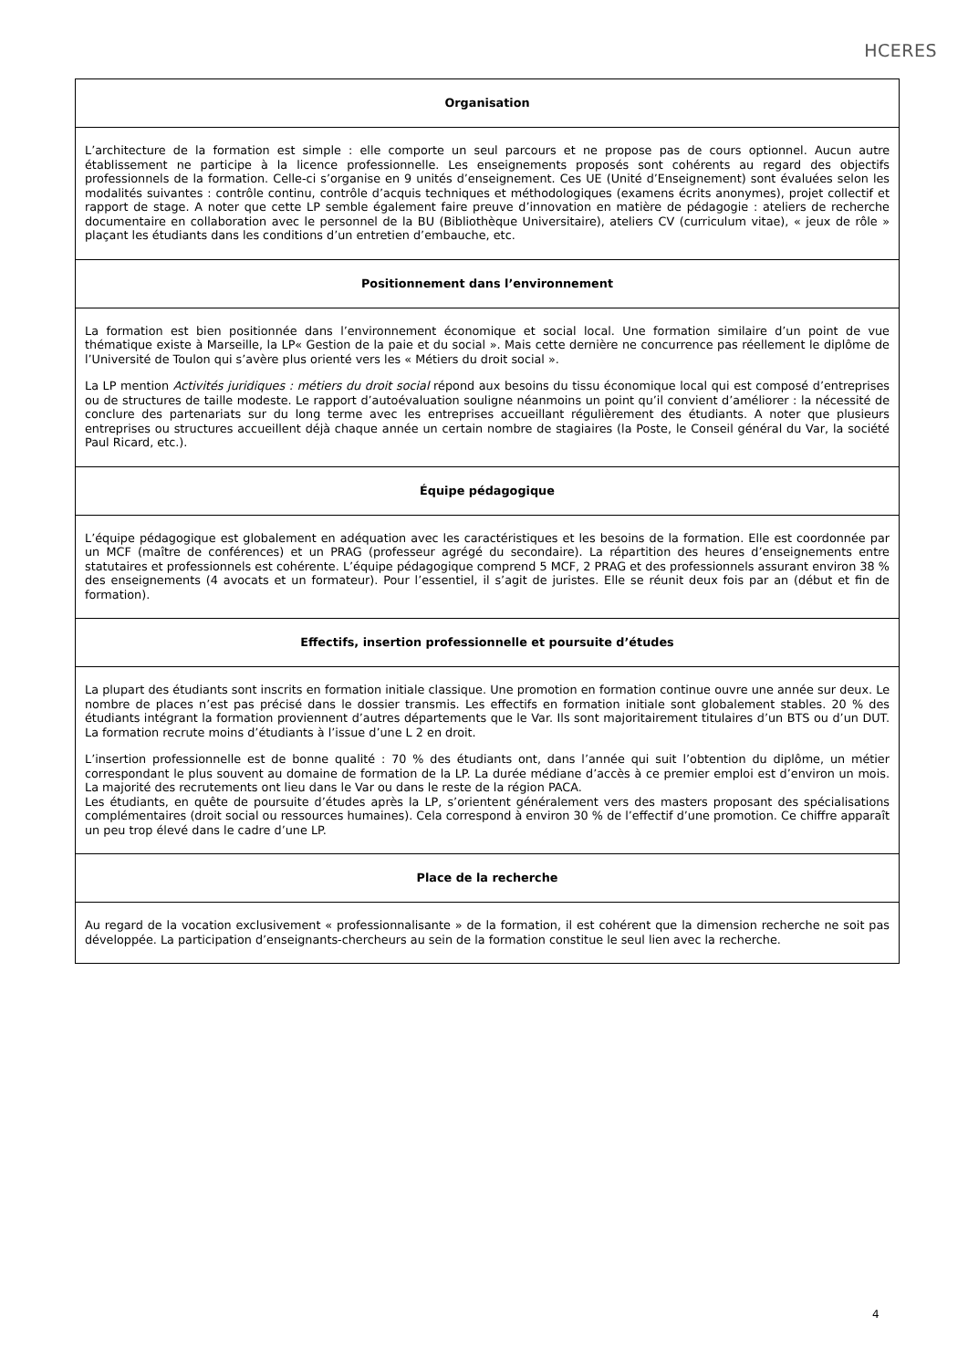HCERES
| Organisation |
| --- |
| L’architecture de la formation est simple : elle comporte un seul parcours et ne propose pas de cours optionnel. Aucun autre établissement ne participe à la licence professionnelle. Les enseignements proposés sont cohérents au regard des objectifs professionnels de la formation. Celle-ci s’organise en 9 unités d’enseignement. Ces UE (Unité d’Enseignement) sont évaluées selon les modalités suivantes : contrôle continu, contrôle d’acquis techniques et méthodologiques (examens écrits anonymes), projet collectif et rapport de stage. A noter que cette LP semble également faire preuve d’innovation en matière de pédagogie : ateliers de recherche documentaire en collaboration avec le personnel de la BU (Bibliothèque Universitaire), ateliers CV (curriculum vitae), « jeux de rôle » plaçant les étudiants dans les conditions d’un entretien d’embauche, etc. |
| Positionnement dans l’environnement |
| La formation est bien positionnée dans l’environnement économique et social local. Une formation similaire d’un point de vue thématique existe à Marseille, la LP« Gestion de la paie et du social ». Mais cette dernière ne concurrence pas réellement le diplôme de l’Université de Toulon qui s’avère plus orienté vers les « Métiers du droit social ». La LP mention Activités juridiques : métiers du droit social répond aux besoins du tissu économique local qui est composé d’entreprises ou de structures de taille modeste. Le rapport d’autoévaluation souligne néanmoins un point qu’il convient d’améliorer : la nécessité de conclure des partenariats sur du long terme avec les entreprises accueillant régulièrement des étudiants. A noter que plusieurs entreprises ou structures accueillent déjà chaque année un certain nombre de stagiaires (la Poste, le Conseil général du Var, la société Paul Ricard, etc.). |
| Équipe pédagogique |
| L’équipe pédagogique est globalement en adéquation avec les caractéristiques et les besoins de la formation. Elle est coordonnée par un MCF (maître de conférences) et un PRAG (professeur agrégé du secondaire). La répartition des heures d’enseignements entre statutaires et professionnels est cohérente. L’équipe pédagogique comprend 5 MCF, 2 PRAG et des professionnels assurant environ 38 % des enseignements (4 avocats et un formateur). Pour l’essentiel, il s’agit de juristes. Elle se réunit deux fois par an (début et fin de formation). |
| Effectifs, insertion professionnelle et poursuite d’études |
| La plupart des étudiants sont inscrits en formation initiale classique. Une promotion en formation continue ouvre une année sur deux. Le nombre de places n’est pas précisé dans le dossier transmis. Les effectifs en formation initiale sont globalement stables. 20 % des étudiants intégrant la formation proviennent d’autres départements que le Var. Ils sont majoritairement titulaires d’un BTS ou d’un DUT. La formation recrute moins d’étudiants à l’issue d’une L 2 en droit. L’insertion professionnelle est de bonne qualité : 70 % des étudiants ont, dans l’année qui suit l’obtention du diplôme, un métier correspondant le plus souvent au domaine de formation de la LP. La durée médiane d’accès à ce premier emploi est d’environ un mois. La majorité des recrutements ont lieu dans le Var ou dans le reste de la région PACA. Les étudiants, en quête de poursuite d’études après la LP, s’orientent généralement vers des masters proposant des spécialisations complémentaires (droit social ou ressources humaines). Cela correspond à environ 30 % de l’effectif d’une promotion. Ce chiffre apparaît un peu trop élevé dans le cadre d’une LP. |
| Place de la recherche |
| Au regard de la vocation exclusivement « professionnalisante » de la formation, il est cohérent que la dimension recherche ne soit pas développée. La participation d’enseignants-chercheurs au sein de la formation constitue le seul lien avec la recherche. |
4